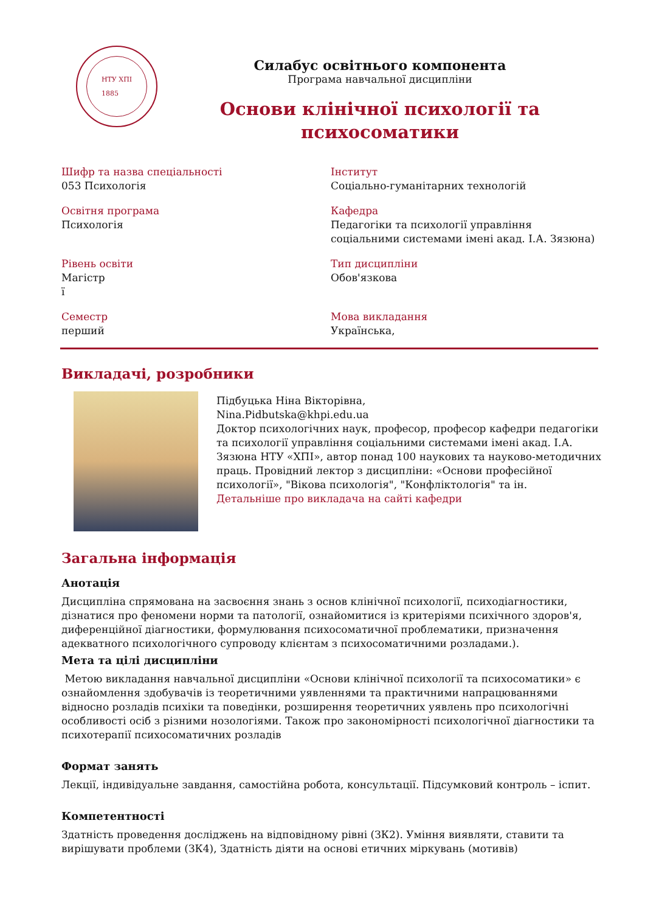НТУ ХПІ
1885
Силабус освітнього компонента
Програма навчальної дисципліни
Основи клінічної психології та
психосоматики
Шифр та назва спеціальності
053 Психологія
Інститут
Соціально-гуманітарних технологій
Освітня програма
Психологія
Кафедра
Педагогіки та психології управління
соціальними системами імені акад. І.А. Зязюна)
Рівень освіти
Магістр
ї
Тип дисципліни
Обов'язкова
Семестр
перший
Мова викладання
Українська,
Викладачі, розробники
Підбуцька Ніна Вікторівна,
Nina.Pidbutska@khpi.edu.ua
Доктор психологічних наук, професор, професор кафедри педагогіки та психології управління соціальними системами імені акад. І.А. Зязюна НТУ «ХПІ», автор понад 100 наукових та науково-методичних праць. Провідний лектор з дисципліни: «Основи професійної психології», "Вікова психологія", "Конфліктологія" та ін.
Детальніше про викладача на сайті кафедри
Загальна інформація
Анотація
Дисципліна спрямована на засвоєння знань з основ клінічної психології, психодіагностики, дізнатися про феномени норми та патології, ознайомитися із критеріями психічного здоров'я, диференційної діагностики, формулювання психосоматичної проблематики, призначення адекватного психологічного супроводу клієнтам з психосоматичними розладами.).
Мета та цілі дисципліни
Метою викладання навчальної дисципліни «Основи клінічної психології та психосоматики» є ознайомлення здобувачів із теоретичними уявленнями та практичними напрацюваннями відносно розладів психіки та поведінки, розширення теоретичних уявлень про психологічні особливості осіб з різними нозологіями. Також про закономірності психологічної діагностики та психотерапії психосоматичних розладів
Формат занять
Лекції, індивідуальне завдання, самостійна робота, консультації. Підсумковий контроль – іспит.
Компетентності
Здатність проведення досліджень на відповідному рівні (ЗК2). Уміння виявляти, ставити та вирішувати проблеми (ЗК4), Здатність діяти на основі етичних міркувань (мотивів)